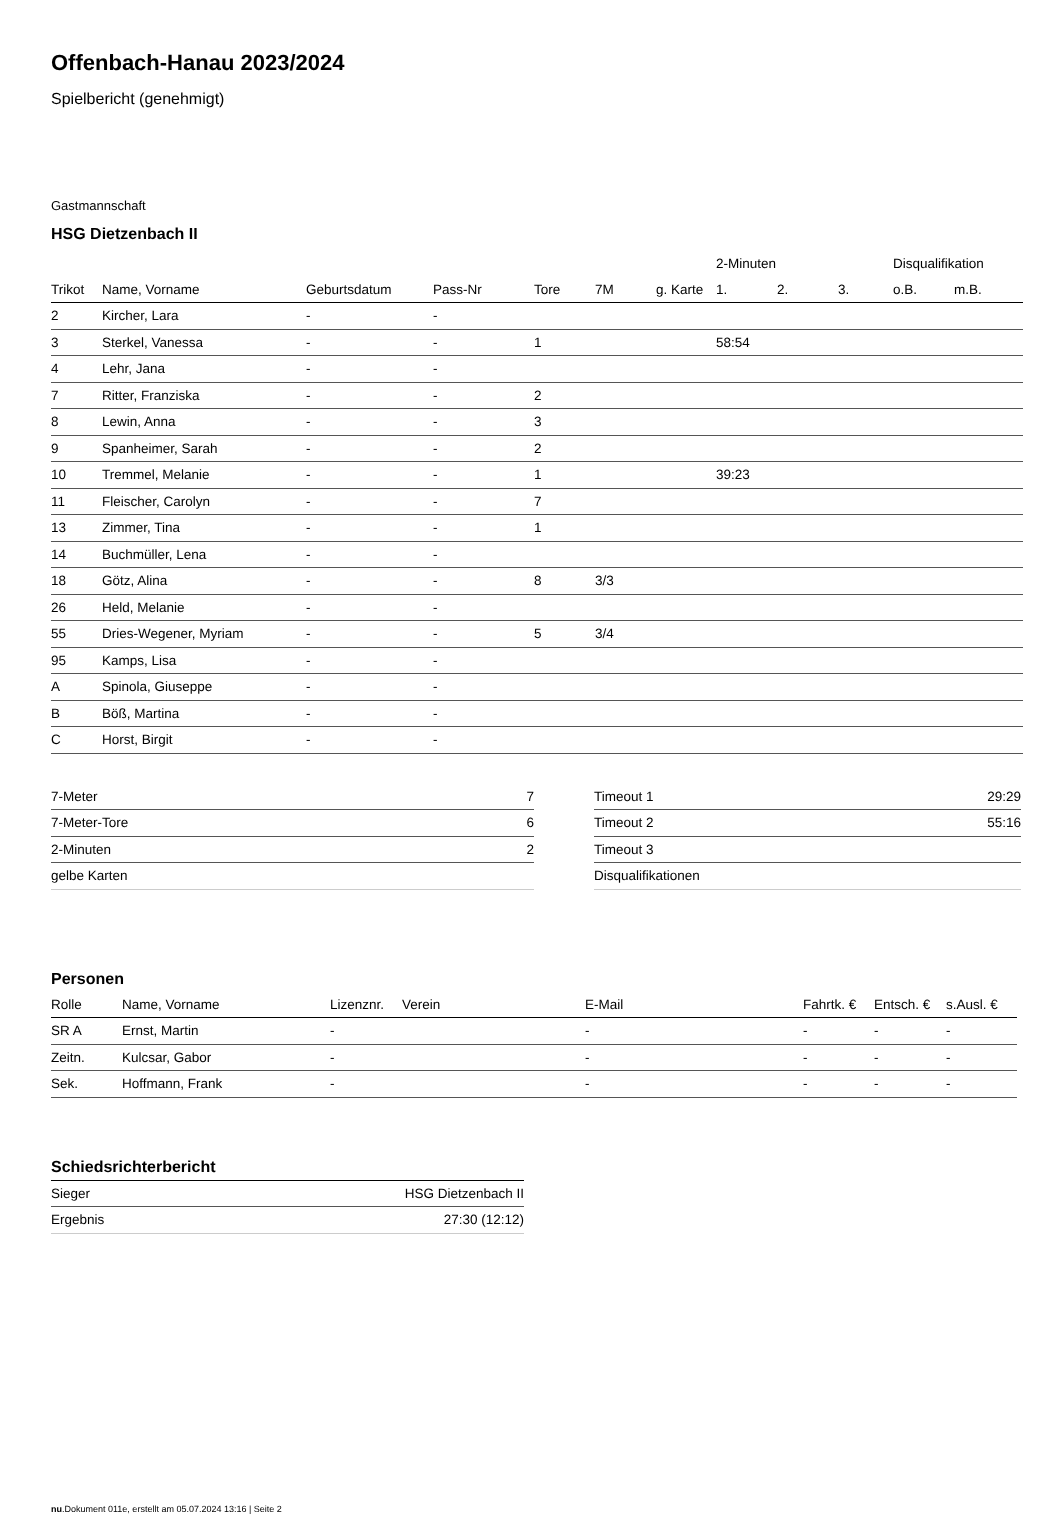Offenbach-Hanau 2023/2024
Spielbericht (genehmigt)
Gastmannschaft
HSG Dietzenbach II
| | | | | | | | 2-Minuten | | | Disqualifikation | |
| --- | --- | --- | --- | --- | --- | --- | --- | --- | --- | --- | --- |
| Trikot | Name, Vorname | Geburtsdatum | Pass-Nr | Tore | 7M | g. Karte | 1. | 2. | 3. | o.B. | m.B. |
| 2 | Kircher, Lara | - | - | | | | | | | | |
| 3 | Sterkel, Vanessa | - | - | 1 | | | 58:54 | | | | |
| 4 | Lehr, Jana | - | - | | | | | | | | |
| 7 | Ritter, Franziska | - | - | 2 | | | | | | | |
| 8 | Lewin, Anna | - | - | 3 | | | | | | | |
| 9 | Spanheimer, Sarah | - | - | 2 | | | | | | | |
| 10 | Tremmel, Melanie | - | - | 1 | | | 39:23 | | | | |
| 11 | Fleischer, Carolyn | - | - | 7 | | | | | | | |
| 13 | Zimmer, Tina | - | - | 1 | | | | | | | |
| 14 | Buchmüller, Lena | - | - | | | | | | | | |
| 18 | Götz, Alina | - | - | 8 | 3/3 | | | | | | |
| 26 | Held, Melanie | - | - | | | | | | | | |
| 55 | Dries-Wegener, Myriam | - | - | 5 | 3/4 | | | | | | |
| 95 | Kamps, Lisa | - | - | | | | | | | | |
| A | Spinola, Giuseppe | - | - | | | | | | | | |
| B | Böß, Martina | - | - | | | | | | | | |
| C | Horst, Birgit | - | - | | | | | | | | |
| 7-Meter | 7 |
| 7-Meter-Tore | 6 |
| 2-Minuten | 2 |
| gelbe Karten | |
| Timeout 1 | 29:29 |
| Timeout 2 | 55:16 |
| Timeout 3 | |
| Disqualifikationen | |
Personen
| Rolle | Name, Vorname | Lizenznr. | Verein | E-Mail | Fahrtk. € | Entsch. € | s.Ausl. € |
| --- | --- | --- | --- | --- | --- | --- | --- |
| SR A | Ernst, Martin | - | | - | - | - | - |
| Zeitn. | Kulcsar, Gabor | - | | - | - | - | - |
| Sek. | Hoffmann, Frank | - | | - | - | - | - |
Schiedsrichterbericht
| Sieger | HSG Dietzenbach II |
| Ergebnis | 27:30 (12:12) |
nu.Dokument 011e, erstellt am 05.07.2024 13:16 | Seite 2